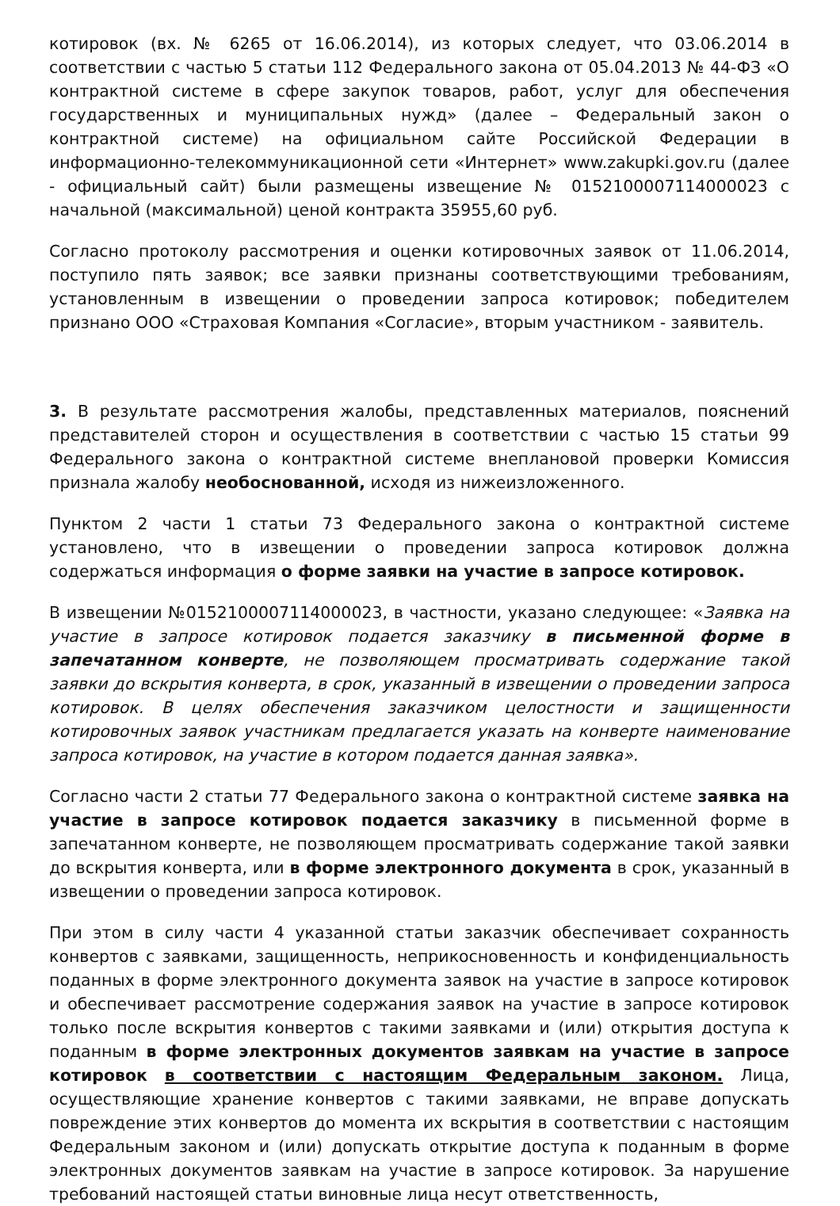котировок (вх. № 6265 от 16.06.2014), из которых следует, что 03.06.2014 в соответствии с частью 5 статьи 112 Федерального закона от 05.04.2013 № 44-ФЗ «О контрактной системе в сфере закупок товаров, работ, услуг для обеспечения государственных и муниципальных нужд» (далее – Федеральный закон о контрактной системе) на официальном сайте Российской Федерации в информационно-телекоммуникационной сети «Интернет» www.zakupki.gov.ru (далее - официальный сайт) были размещены извещение № 0152100007114000023 с начальной (максимальной) ценой контракта 35955,60 руб.
Согласно протоколу рассмотрения и оценки котировочных заявок от 11.06.2014, поступило пять заявок; все заявки признаны соответствующими требованиям, установленным в извещении о проведении запроса котировок; победителем признано ООО «Страховая Компания «Согласие», вторым участником - заявитель.
3. В результате рассмотрения жалобы, представленных материалов, пояснений представителей сторон и осуществления в соответствии с частью 15 статьи 99 Федерального закона о контрактной системе внеплановой проверки Комиссия признала жалобу необоснованной, исходя из нижеизложенного.
Пунктом 2 части 1 статьи 73 Федерального закона о контрактной системе установлено, что в извещении о проведении запроса котировок должна содержаться информация о форме заявки на участие в запросе котировок.
В извещении №0152100007114000023, в частности, указано следующее: «Заявка на участие в запросе котировок подается заказчику в письменной форме в запечатанном конверте, не позволяющем просматривать содержание такой заявки до вскрытия конверта, в срок, указанный в извещении о проведении запроса котировок. В целях обеспечения заказчиком целостности и защищенности котировочных заявок участникам предлагается указать на конверте наименование запроса котировок, на участие в котором подается данная заявка».
Согласно части 2 статьи 77 Федерального закона о контрактной системе заявка на участие в запросе котировок подается заказчику в письменной форме в запечатанном конверте, не позволяющем просматривать содержание такой заявки до вскрытия конверта, или в форме электронного документа в срок, указанный в извещении о проведении запроса котировок.
При этом в силу части 4 указанной статьи заказчик обеспечивает сохранность конвертов с заявками, защищенность, неприкосновенность и конфиденциальность поданных в форме электронного документа заявок на участие в запросе котировок и обеспечивает рассмотрение содержания заявок на участие в запросе котировок только после вскрытия конвертов с такими заявками и (или) открытия доступа к поданным в форме электронных документов заявкам на участие в запросе котировок в соответствии с настоящим Федеральным законом. Лица, осуществляющие хранение конвертов с такими заявками, не вправе допускать повреждение этих конвертов до момента их вскрытия в соответствии с настоящим Федеральным законом и (или) допускать открытие доступа к поданным в форме электронных документов заявкам на участие в запросе котировок. За нарушение требований настоящей статьи виновные лица несут ответственность,